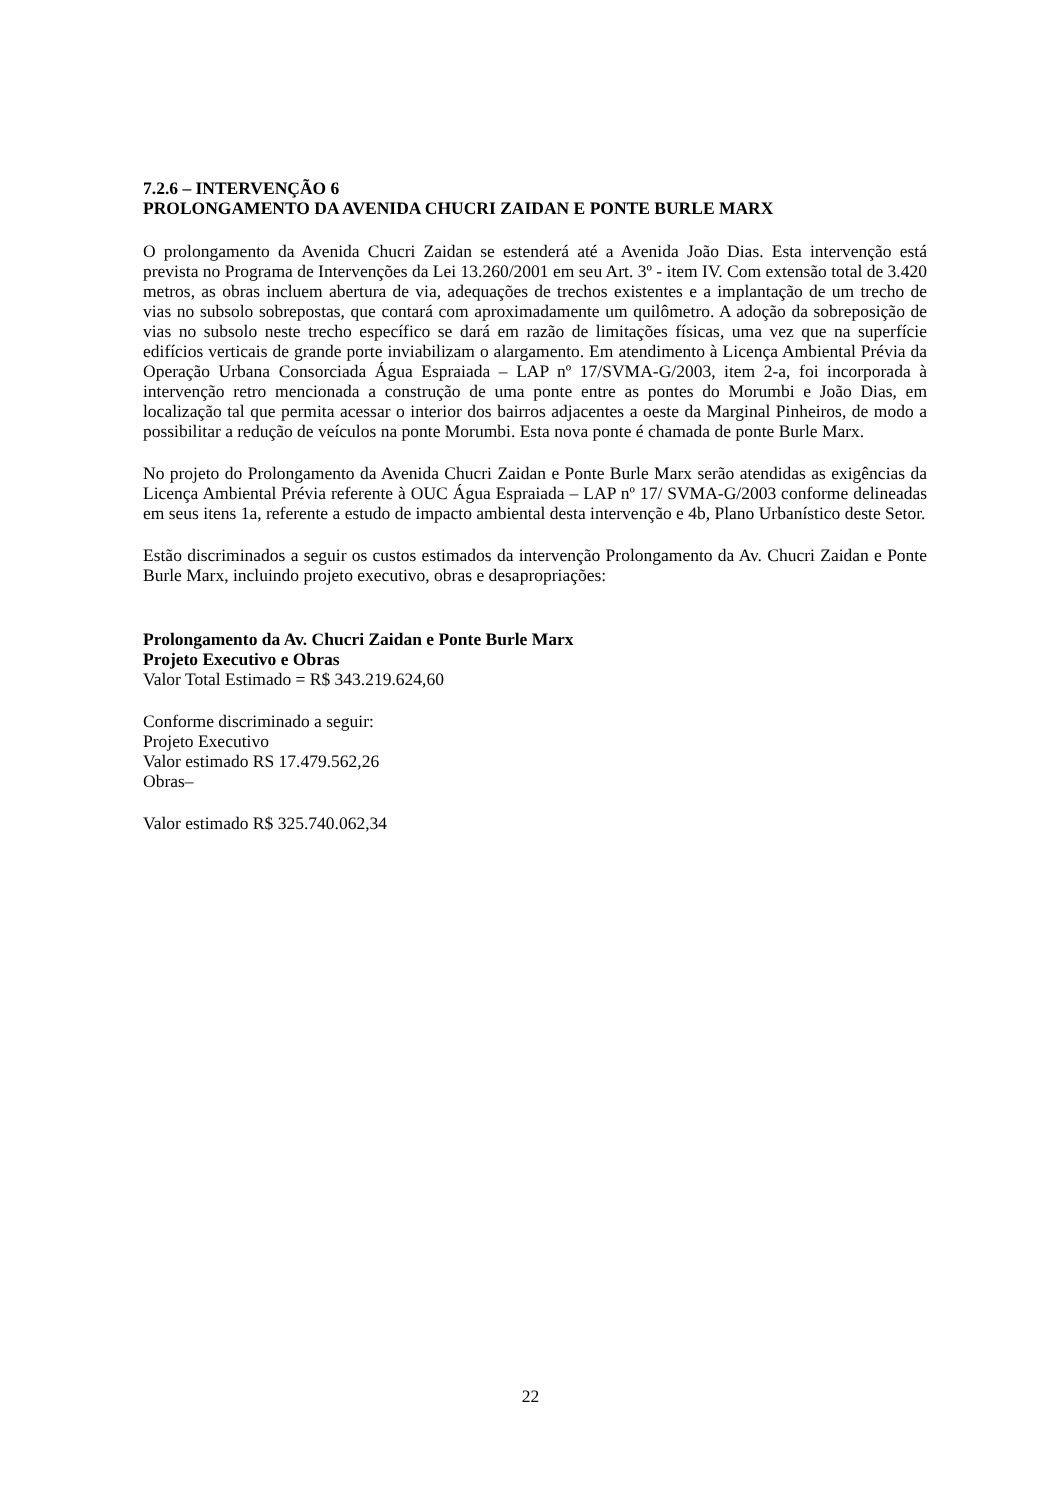7.2.6 – INTERVENÇÃO 6
PROLONGAMENTO DA AVENIDA CHUCRI ZAIDAN E PONTE BURLE MARX
O prolongamento da Avenida Chucri Zaidan se estenderá até a Avenida João Dias. Esta intervenção está prevista no Programa de Intervenções da Lei 13.260/2001 em seu Art. 3º - item IV. Com extensão total de 3.420 metros, as obras incluem abertura de via, adequações de trechos existentes e a implantação de um trecho de vias no subsolo sobrepostas, que contará com aproximadamente um quilômetro. A adoção da sobreposição de vias no subsolo neste trecho específico se dará em razão de limitações físicas, uma vez que na superfície edifícios verticais de grande porte inviabilizam o alargamento. Em atendimento à Licença Ambiental Prévia da Operação Urbana Consorciada Água Espraiada – LAP nº 17/SVMA-G/2003, item 2-a, foi incorporada à intervenção retro mencionada a construção de uma ponte entre as pontes do Morumbi e João Dias, em localização tal que permita acessar o interior dos bairros adjacentes a oeste da Marginal Pinheiros, de modo a possibilitar a redução de veículos na ponte Morumbi. Esta nova ponte é chamada de ponte Burle Marx.
No projeto do Prolongamento da Avenida Chucri Zaidan e Ponte Burle Marx serão atendidas as exigências da Licença Ambiental Prévia referente à OUC Água Espraiada – LAP nº 17/ SVMA-G/2003 conforme delineadas em seus itens 1a, referente a estudo de impacto ambiental desta intervenção e 4b, Plano Urbanístico deste Setor.
Estão discriminados a seguir os custos estimados da intervenção Prolongamento da Av. Chucri Zaidan e Ponte Burle Marx, incluindo projeto executivo, obras e desapropriações:
Prolongamento da Av. Chucri Zaidan e Ponte Burle Marx
Projeto Executivo e Obras
Valor Total Estimado = R$ 343.219.624,60
Conforme discriminado a seguir:
Projeto Executivo
Valor estimado RS 17.479.562,26
Obras–
Valor estimado R$ 325.740.062,34
22